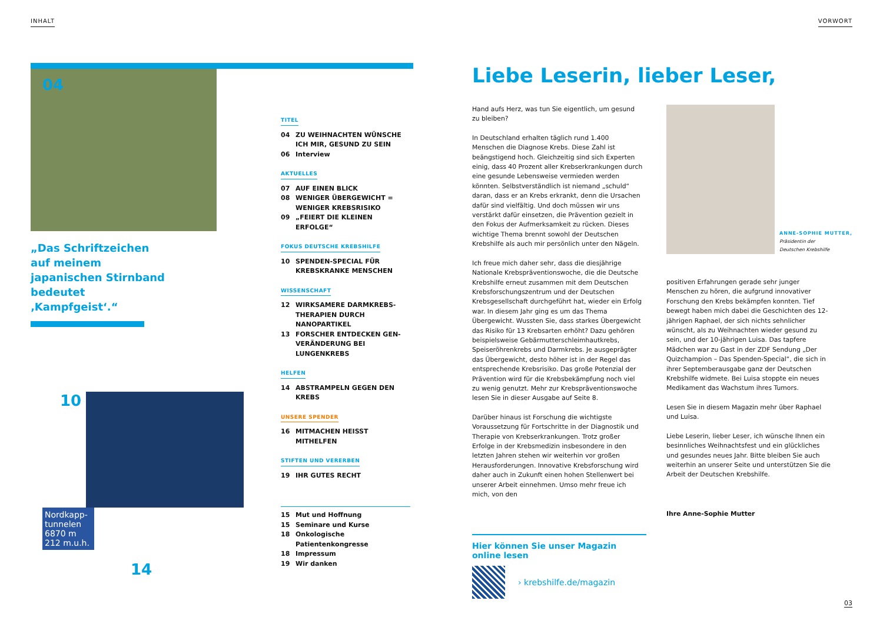INHALT VORWORT
04
„Das Schriftzeichen auf meinem japanischen Stirnband bedeutet ‚Kampfgeist‘.“
10
14
Nordkapp-tunnelen 6870 m 212 m.u.h.
TITEL
04 ZU WEIHNACHTEN WÜNSCHE ICH MIR, GESUND ZU SEIN
06 Interview
AKTUELLES
07 AUF EINEN BLICK
08 WENIGER ÜBERGEWICHT = WENIGER KREBSRISIKO
09 „FEIERT DIE KLEINEN ERFOLGE“
FOKUS DEUTSCHE KREBSHILFE
10 SPENDEN-SPECIAL FÜR KREBSKRANKE MENSCHEN
WISSENSCHAFT
12 WIRKSAMERE DARMKREBS-THERAPIEN DURCH NANOPARTIKEL
13 FORSCHER ENTDECKEN GEN-VERÄNDERUNG BEI LUNGENKREBS
HELFEN
14 ABSTRAMPELN GEGEN DEN KREBS
UNSERE SPENDER
16 MITMACHEN HEISST MITHELFEN
STIFTEN UND VERERBEN
19 IHR GUTES RECHT
15 Mut und Hoffnung
15 Seminare und Kurse
18 Onkologische Patientenkongresse
18 Impressum
19 Wir danken
Liebe Leserin, lieber Leser,
Hand aufs Herz, was tun Sie eigentlich, um gesund zu bleiben?
In Deutschland erhalten täglich rund 1.400 Menschen die Diagnose Krebs. Diese Zahl ist beängstigend hoch. Gleichzeitig sind sich Experten einig, dass 40 Prozent aller Krebserkrankungen durch eine gesunde Lebensweise vermieden werden könnten. Selbstverständlich ist niemand „schuld“ daran, dass er an Krebs erkrankt, denn die Ursachen dafür sind vielfältig. Und doch müssen wir uns verstärkt dafür einsetzen, die Prävention gezielt in den Fokus der Aufmerksamkeit zu rücken. Dieses wichtige Thema brennt sowohl der Deutschen Krebshilfe als auch mir persönlich unter den Nägeln.
Ich freue mich daher sehr, dass die diesjährige Nationale Krebspräventionswoche, die die Deutsche Krebshilfe erneut zusammen mit dem Deutschen Krebsforschungszentrum und der Deutschen Krebsgesellschaft durchgeführt hat, wieder ein Erfolg war. In diesem Jahr ging es um das Thema Übergewicht. Wussten Sie, dass starkes Übergewicht das Risiko für 13 Krebsarten erhöht? Dazu gehören beispielsweise Gebärmutterschleimhautkrebs, Speiseröhrenkrebs und Darmkrebs. Je ausgeprägter das Übergewicht, desto höher ist in der Regel das entsprechende Krebsrisiko. Das große Potenzial der Prävention wird für die Krebsbekämpfung noch viel zu wenig genutzt. Mehr zur Krebspräventionswoche lesen Sie in dieser Ausgabe auf Seite 8.
Darüber hinaus ist Forschung die wichtigste Voraussetzung für Fortschritte in der Diagnostik und Therapie von Krebserkrankungen. Trotz großer Erfolge in der Krebsmedizin insbesondere in den letzten Jahren stehen wir weiterhin vor großen Herausforderungen. Innovative Krebsforschung wird daher auch in Zukunft einen hohen Stellenwert bei unserer Arbeit einnehmen. Umso mehr freue ich mich, von den
ANNE-SOPHIE MUTTER,
Präsidentin der
Deutschen Krebshilfe
positiven Erfahrungen gerade sehr junger Menschen zu hören, die aufgrund innovativer Forschung den Krebs bekämpfen konnten. Tief bewegt haben mich dabei die Geschichten des 12-jährigen Raphael, der sich nichts sehnlicher wünscht, als zu Weihnachten wieder gesund zu sein, und der 10-jährigen Luisa. Das tapfere Mädchen war zu Gast in der ZDF Sendung „Der Quizchampion – Das Spenden-Special“, die sich in ihrer Septemberausgabe ganz der Deutschen Krebshilfe widmete. Bei Luisa stoppte ein neues Medikament das Wachstum ihres Tumors.
Lesen Sie in diesem Magazin mehr über Raphael und Luisa.
Liebe Leserin, lieber Leser, ich wünsche Ihnen ein besinnliches Weihnachtsfest und ein glückliches und gesundes neues Jahr. Bitte bleiben Sie auch weiterhin an unserer Seite und unterstützen Sie die Arbeit der Deutschen Krebshilfe.
Ihre Anne-Sophie Mutter
Hier können Sie unser Magazin online lesen
› krebshilfe.de/magazin
03